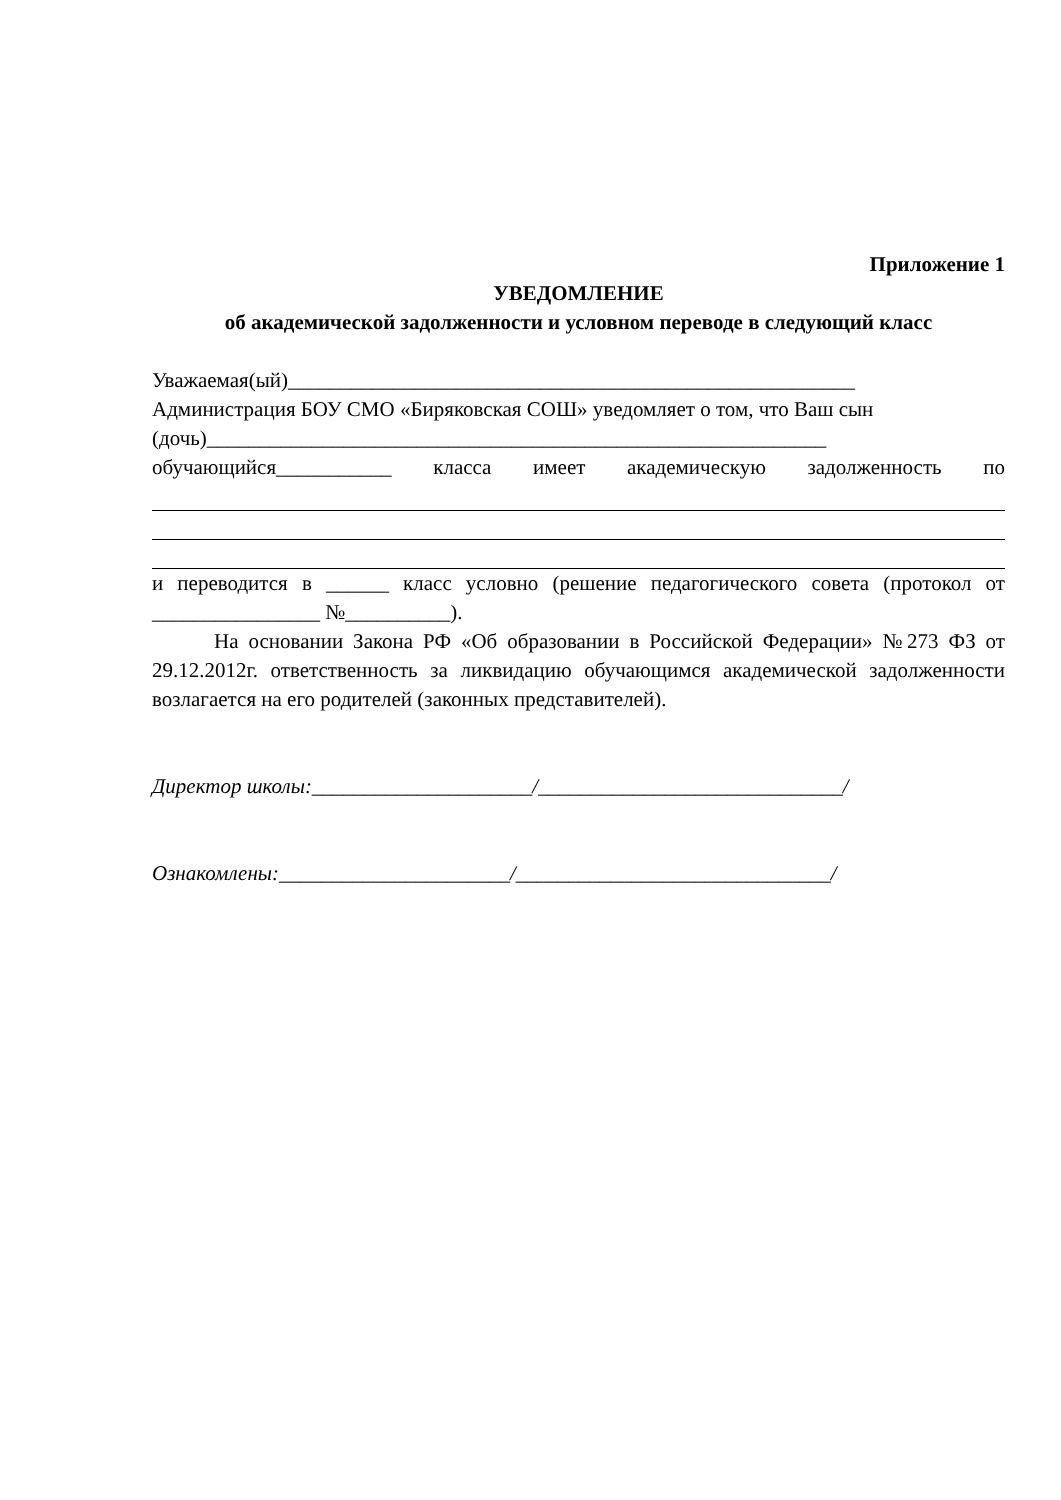Приложение 1
УВЕДОМЛЕНИЕ
об академической задолженности и условном переводе в следующий класс
Уважаемая(ый)______________________________________________________
Администрация БОУ СМО «Биряковская СОШ» уведомляет о том, что Ваш сын
(дочь)___________________________________________________________
обучающийся___________ класса имеет академическую задолженность по
и переводится в ______ класс условно (решение педагогического совета (протокол от ________________ №__________).
На основании Закона РФ «Об образовании в Российской Федерации» №273 ФЗ от 29.12.2012г. ответственность за ликвидацию обучающимся академической задолженности возлагается на его родителей (законных представителей).
Директор школы:_____________________/_____________________________/
Ознакомлены:______________________/______________________________/